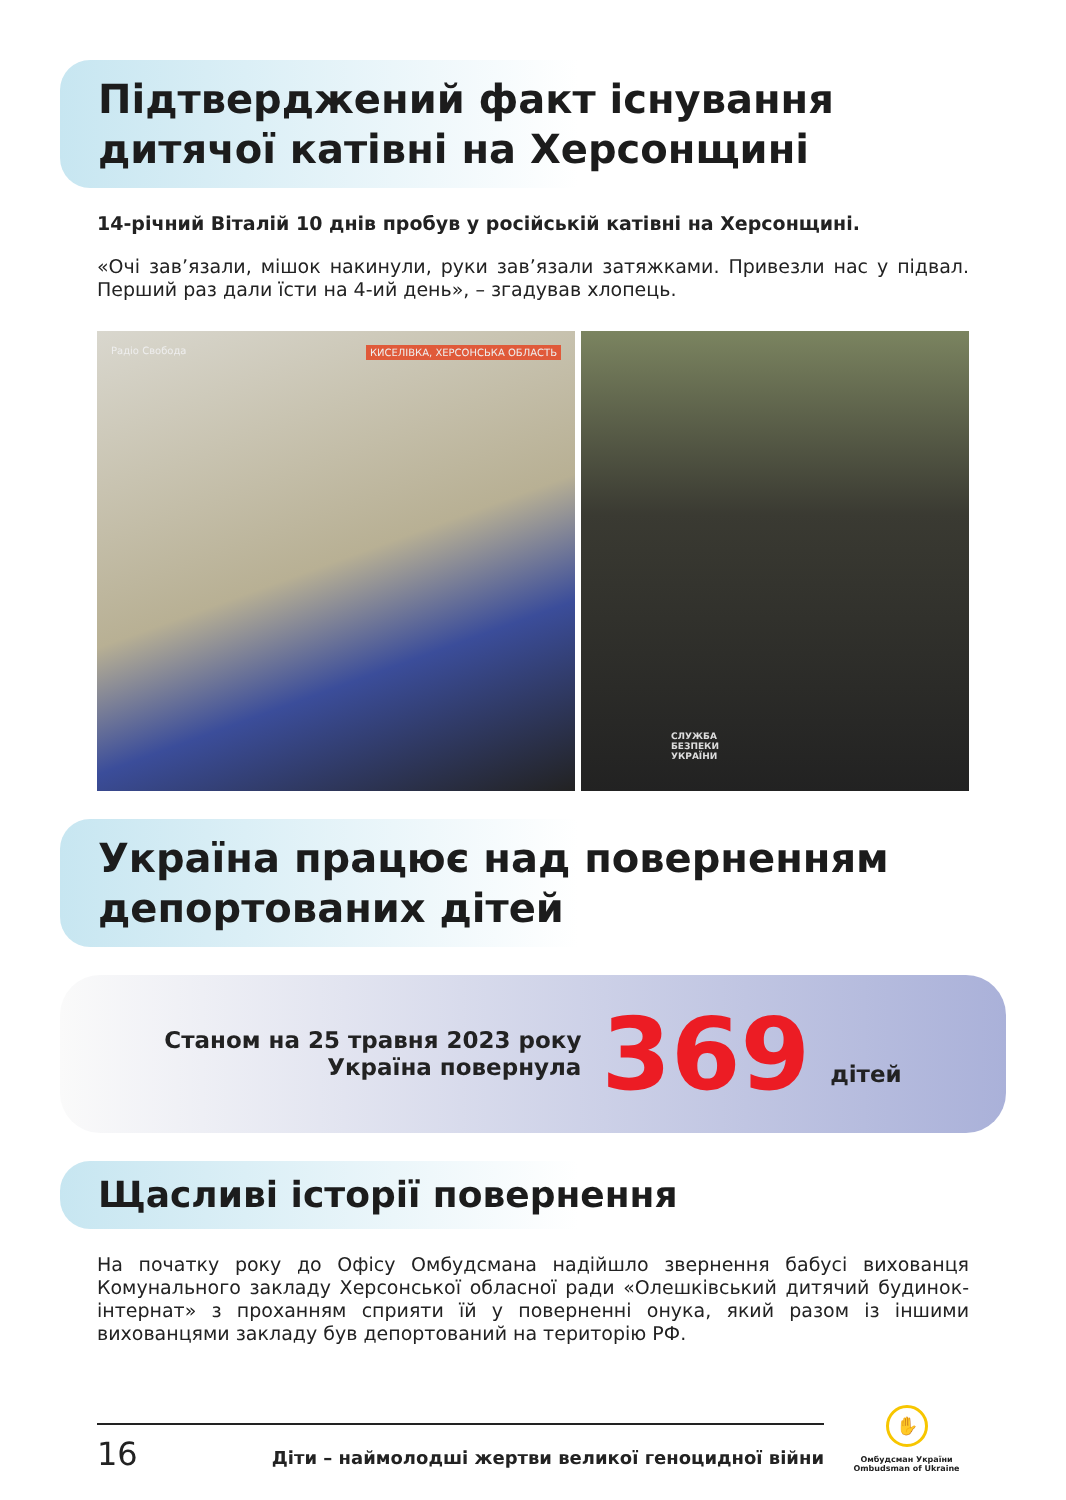Підтверджений факт існування
дитячої катівні на Херсонщині
14-річний Віталій 10 днів пробув у російській катівні на Херсонщині.
«Очі зав’язали, мішок накинули, руки зав’язали затяжками. Привезли нас у підвал. Перший раз дали їсти на 4-ий день», – згадував хлопець.
Радіо Свобода КИСЕЛІВКА, ХЕРСОНСЬКА ОБЛАСТЬ
СЛУЖБА
БЕЗПЕКИ
УКРАЇНИ
Україна працює над поверненням
депортованих дітей
Станом на 25 травня 2023 року
Україна повернула
369
дітей
Щасливі історії повернення
На початку року до Офісу Омбудсмана надійшло звернення бабусі вихованця Комунального закладу Херсонської обласної ради «Олешківський дитячий будинок-інтернат» з проханням сприяти їй у поверненні онука, який разом із іншими вихованцями закладу був депортований на територію РФ.
16 Діти – наймолодші жертви великої геноцидної війни
✋
Омбудсман України
Ombudsman of Ukraine